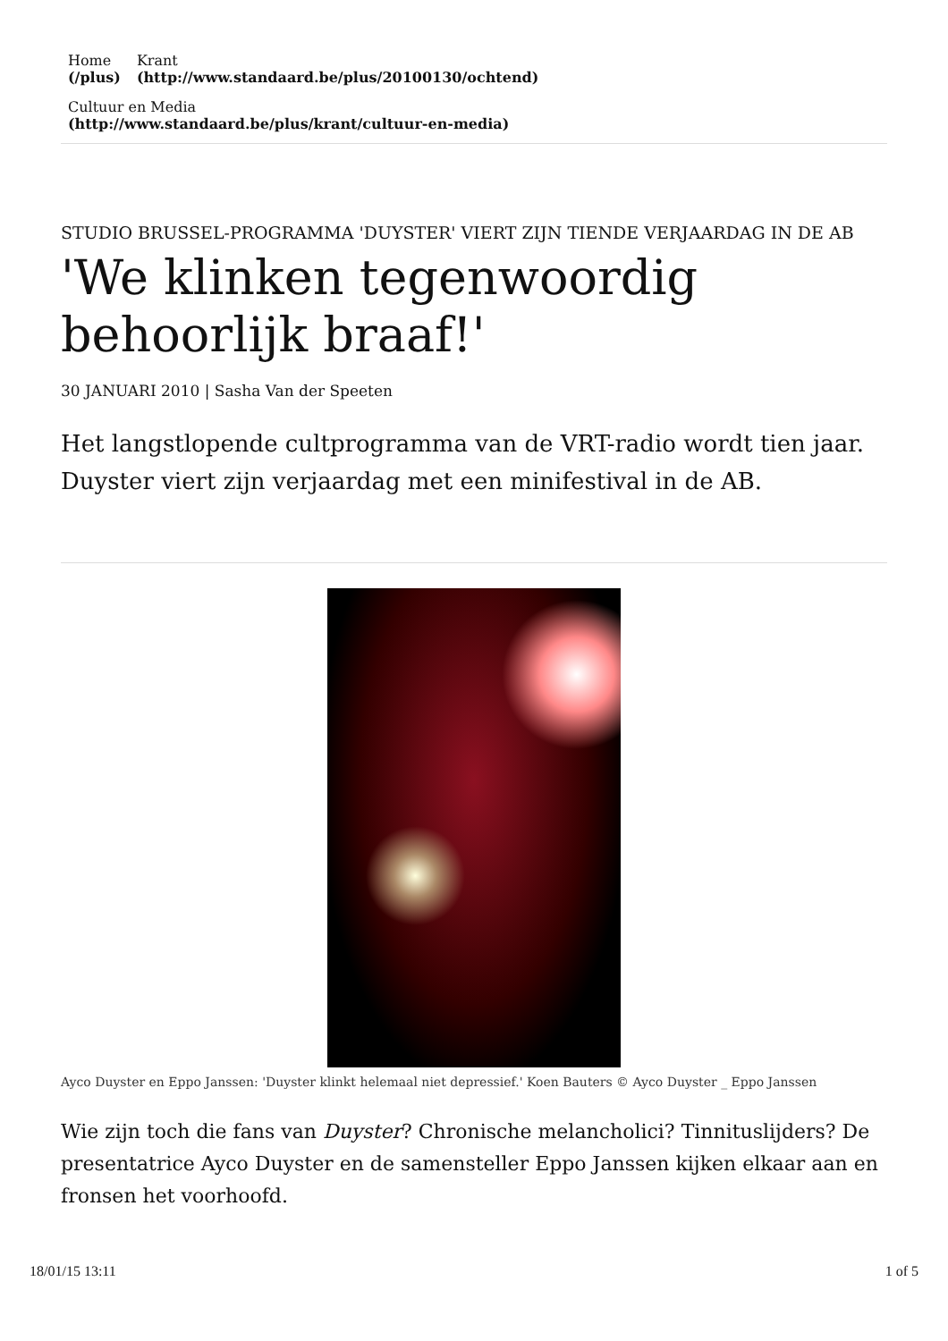Home
(/plus)
Krant
(http://www.standaard.be/plus/20100130/ochtend)
Cultuur en Media
(http://www.standaard.be/plus/krant/cultuur-en-media)
STUDIO BRUSSEL-PROGRAMMA 'DUYSTER' VIERT ZIJN TIENDE VERJAARDAG IN DE AB
'We klinken tegenwoordig behoorlijk braaf!'
30 JANUARI 2010 | Sasha Van der Speeten
Het langstlopende cultprogramma van de VRT-radio wordt tien jaar. Duyster viert zijn verjaardag met een minifestival in de AB.
Ayco Duyster en Eppo Janssen: 'Duyster klinkt helemaal niet depressief.' Koen Bauters © Ayco Duyster _ Eppo Janssen
Wie zijn toch die fans van Duyster? Chronische melancholici? Tinnituslijders? De presentatrice Ayco Duyster en de samensteller Eppo Janssen kijken elkaar aan en fronsen het voorhoofd.
18/01/15 13:11 1 of 5